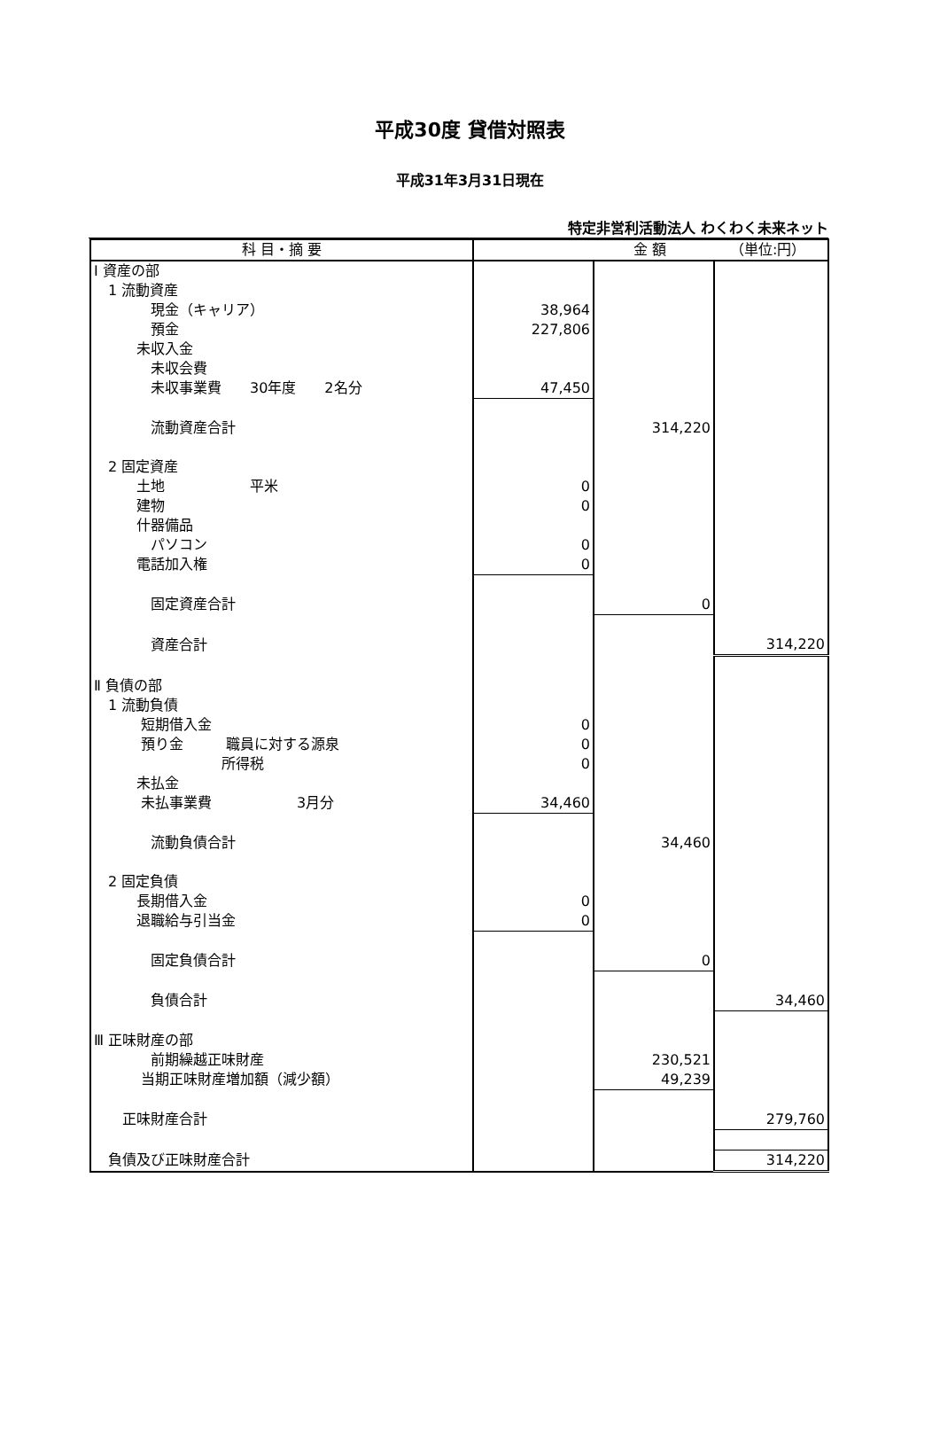平成30度 貸借対照表
平成31年3月31日現在
特定非営利活動法人 わくわく未来ネット
| 科 目・摘 要 | 金 額 （単位:円） | | |
| --- | --- | --- | --- |
| Ⅰ 資産の部 | | | |
| 1 流動資産 | | | |
| 現金（キャリア） | 38,964 | | |
| 預金 | 227,806 | | |
| 未収入金 | | | |
| 未収会費 | | | |
| 未収事業費 30年度 2名分 | 47,450 | | |
| 流動資産合計 | | 314,220 | |
| 2 固定資産 | | | |
| 土地 平米 | 0 | | |
| 建物 | 0 | | |
| 什器備品 | | | |
| パソコン | 0 | | |
| 電話加入権 | 0 | | |
| 固定資産合計 | | 0 | |
| 資産合計 | | | 314,220 |
| Ⅱ 負債の部 | | | |
| 1 流動負債 | | | |
| 短期借入金 | 0 | | |
| 預り金 職員に対する源泉 | 0 | | |
| 所得税 | 0 | | |
| 未払金 | | | |
| 未払事業費 3月分 | 34,460 | | |
| 流動負債合計 | | 34,460 | |
| 2 固定負債 | | | |
| 長期借入金 | 0 | | |
| 退職給与引当金 | 0 | | |
| 固定負債合計 | | 0 | |
| 負債合計 | | | 34,460 |
| Ⅲ 正味財産の部 | | | |
| 前期繰越正味財産 | | 230,521 | |
| 当期正味財産増加額（減少額） | | 49,239 | |
| 正味財産合計 | | | 279,760 |
| 負債及び正味財産合計 | | | 314,220 |